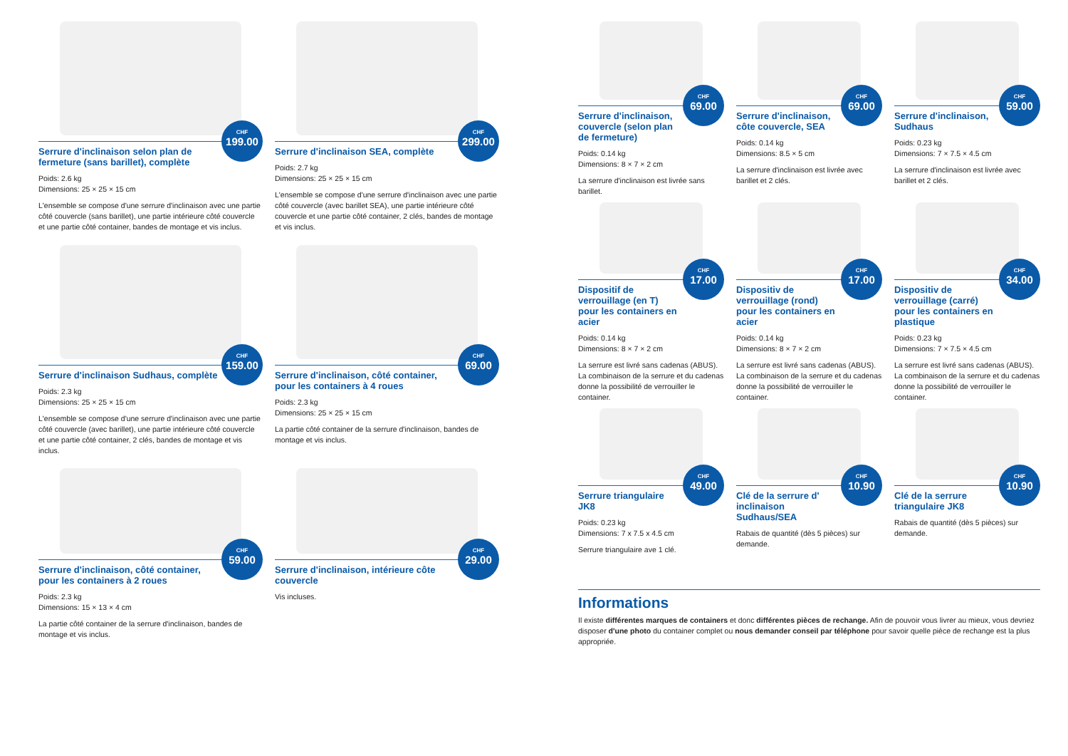CHF
199.00
Serrure d'inclinaison selon plan de fermeture (sans barillet), complète
Poids: 2.6 kg
Dimensions: 25 × 25 × 15 cm
L'ensemble se compose d'une serrure d'inclinaison avec une partie côté couvercle (sans barillet), une partie intérieure côté couvercle et une partie côté container, bandes de montage et vis inclus.
CHF
299.00
Serrure d'inclinaison SEA, complète
Poids: 2.7 kg
Dimensions: 25 × 25 × 15 cm
L'ensemble se compose d'une serrure d'inclinaison avec une partie côté couvercle (avec barillet SEA), une partie intérieure côté couvercle et une partie côté container, 2 clés, bandes de montage et vis inclus.
CHF
159.00
Serrure d'inclinaison Sudhaus, complète
Poids: 2.3 kg
Dimensions: 25 × 25 × 15 cm
L'ensemble se compose d'une serrure d'inclinaison avec une partie côté couvercle (avec barillet), une partie intérieure côté couvercle et une partie côté container, 2 clés, bandes de montage et vis inclus.
CHF
69.00
Serrure d'inclinaison, côté container, pour les containers à 4 roues
Poids: 2.3 kg
Dimensions: 25 × 25 × 15 cm
La partie côté container de la serrure d'inclinaison, bandes de montage et vis inclus.
CHF
59.00
Serrure d'inclinaison, côté container, pour les containers à 2 roues
Poids: 2.3 kg
Dimensions: 15 × 13 × 4 cm
La partie côté container de la serrure d'inclinaison, bandes de montage et vis inclus.
CHF
29.00
Serrure d'inclinaison, intérieure côte couvercle
Vis incluses.
CHF
69.00
Serrure d'inclinaison, couvercle (selon plan de fermeture)
Poids: 0.14 kg
Dimensions: 8 × 7 × 2 cm
La serrure d'inclinaison est livrée sans barillet.
CHF
69.00
Serrure d'inclinaison, côte couvercle, SEA
Poids: 0.14 kg
Dimensions: 8.5 × 5 cm
La serrure d'inclinaison est livrée avec barillet et 2 clés.
CHF
59.00
Serrure d'inclinaison, Sudhaus
Poids: 0.23 kg
Dimensions: 7 × 7.5 × 4.5 cm
La serrure d'inclinaison est livrée avec barillet et 2 clés.
CHF
17.00
Dispositif de verrouillage (en T) pour les containers en acier
Poids: 0.14 kg
Dimensions: 8 × 7 × 2 cm
La serrure est livré sans cadenas (ABUS). La combinaison de la serrure et du cadenas donne la possibilité de verrouiller le container.
CHF
17.00
Dispositiv de verrouillage (rond) pour les containers en acier
Poids: 0.14 kg
Dimensions: 8 × 7 × 2 cm
La serrure est livré sans cadenas (ABUS). La combinaison de la serrure et du cadenas donne la possibilité de verrouiller le container.
CHF
34.00
Dispositiv de verrouillage (carré) pour les containers en plastique
Poids: 0.23 kg
Dimensions: 7 × 7.5 × 4.5 cm
La serrure est livré sans cadenas (ABUS). La combinaison de la serrure et du cadenas donne la possibilité de verrouiller le container.
CHF
49.00
Serrure triangulaire JK8
Poids: 0.23 kg
Dimensions: 7 x 7.5 x 4.5 cm
Serrure triangulaire ave 1 clé.
CHF
10.90
Clé de la serrure d' inclinaison Sudhaus/SEA
Rabais de quantité (dès 5 pièces) sur demande.
CHF
10.90
Clé de la serrure triangulaire JK8
Rabais de quantité (dès 5 pièces) sur demande.
Informations
Il existe différentes marques de containers et donc différentes pièces de rechange. Afin de pouvoir vous livrer au mieux, vous devriez disposer d'une photo du container complet ou nous demander conseil par téléphone pour savoir quelle pièce de rechange est la plus appropriée.